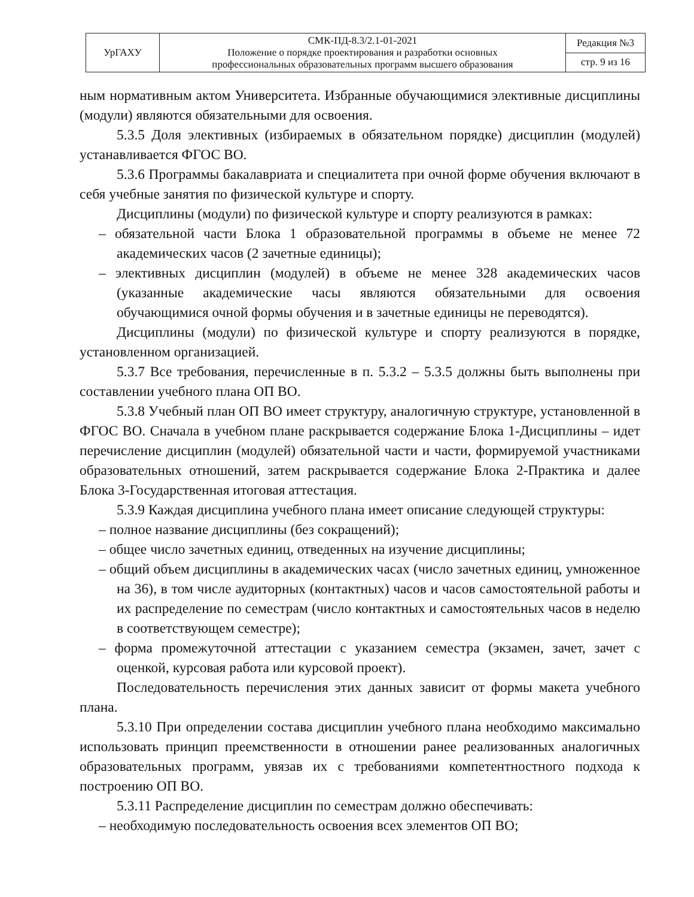| УрГАХУ | СМК-ПД-8.3/2.1-01-2021 Положение о порядке проектирования и разработки основных профессиональных образовательных программ высшего образования | Редакция №3 |
| | | стр. 9 из 16 |
ным нормативным актом Университета. Избранные обучающимися элективные дисциплины (модули) являются обязательными для освоения.
5.3.5 Доля элективных (избираемых в обязательном порядке) дисциплин (модулей) устанавливается ФГОС ВО.
5.3.6 Программы бакалавриата и специалитета при очной форме обучения включают в себя учебные занятия по физической культуре и спорту.
Дисциплины (модули) по физической культуре и спорту реализуются в рамках:
– обязательной части Блока 1 образовательной программы в объеме не менее 72 академических часов (2 зачетные единицы);
– элективных дисциплин (модулей) в объеме не менее 328 академических часов (указанные академические часы являются обязательными для освоения обучающимися очной формы обучения и в зачетные единицы не переводятся).
Дисциплины (модули) по физической культуре и спорту реализуются в порядке, установленном организацией.
5.3.7 Все требования, перечисленные в п. 5.3.2 – 5.3.5 должны быть выполнены при составлении учебного плана ОП ВО.
5.3.8 Учебный план ОП ВО имеет структуру, аналогичную структуре, установленной в ФГОС ВО. Сначала в учебном плане раскрывается содержание Блока 1-Дисциплины – идет перечисление дисциплин (модулей) обязательной части и части, формируемой участниками образовательных отношений, затем раскрывается содержание Блока 2-Практика и далее Блока 3-Государственная итоговая аттестация.
5.3.9 Каждая дисциплина учебного плана имеет описание следующей структуры:
– полное название дисциплины (без сокращений);
– общее число зачетных единиц, отведенных на изучение дисциплины;
– общий объем дисциплины в академических часах (число зачетных единиц, умноженное на 36), в том числе аудиторных (контактных) часов и часов самостоятельной работы и их распределение по семестрам (число контактных и самостоятельных часов в неделю в соответствующем семестре);
– форма промежуточной аттестации с указанием семестра (экзамен, зачет, зачет с оценкой, курсовая работа или курсовой проект).
Последовательность перечисления этих данных зависит от формы макета учебного плана.
5.3.10 При определении состава дисциплин учебного плана необходимо максимально использовать принцип преемственности в отношении ранее реализованных аналогичных образовательных программ, увязав их с требованиями компетентностного подхода к построению ОП ВО.
5.3.11 Распределение дисциплин по семестрам должно обеспечивать:
– необходимую последовательность освоения всех элементов ОП ВО;